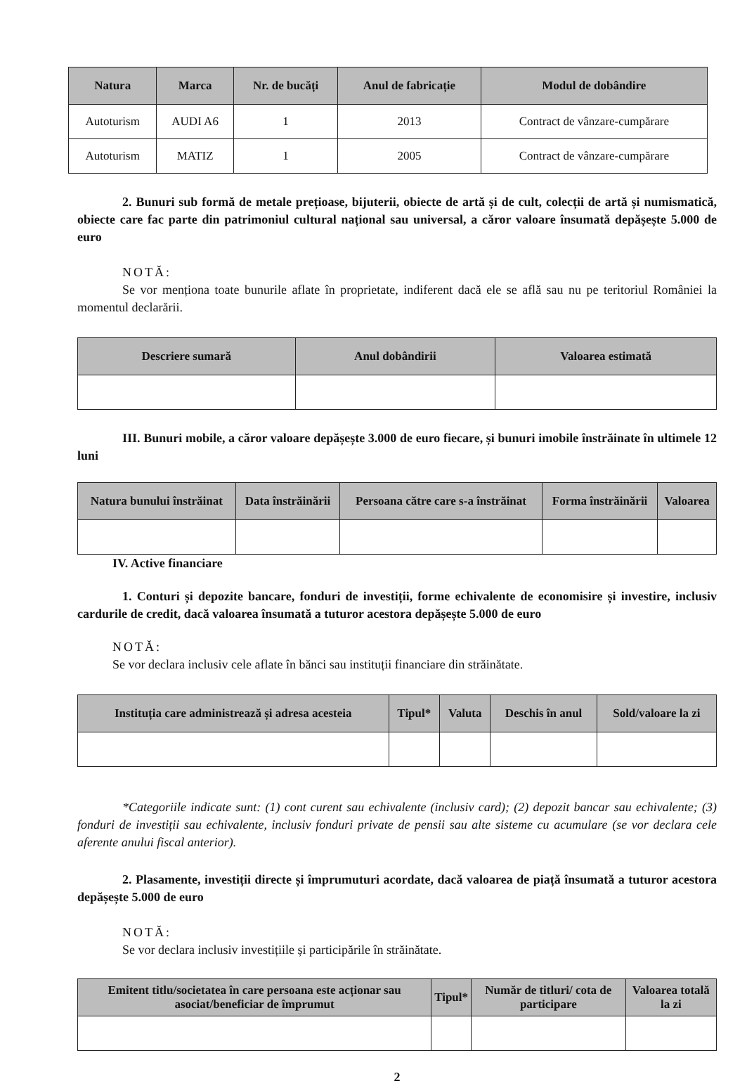| Natura | Marca | Nr. de bucăți | Anul de fabricație | Modul de dobândire |
| --- | --- | --- | --- | --- |
| Autoturism | AUDI A6 | 1 | 2013 | Contract de vânzare-cumpărare |
| Autoturism | MATIZ | 1 | 2005 | Contract de vânzare-cumpărare |
2. Bunuri sub formă de metale prețioase, bijuterii, obiecte de artă și de cult, colecții de artă și numismatică, obiecte care fac parte din patrimoniul cultural național sau universal, a căror valoare însumată depășește 5.000 de euro
NOTĂ:
Se vor menționa toate bunurile aflate în proprietate, indiferent dacă ele se află sau nu pe teritoriul României la momentul declarării.
| Descriere sumară | Anul dobândirii | Valoarea estimată |
| --- | --- | --- |
III. Bunuri mobile, a căror valoare depășește 3.000 de euro fiecare, și bunuri imobile înstrăinate în ultimele 12 luni
| Natura bunului înstrăinat | Data înstrăinării | Persoana către care s-a înstrăinat | Forma înstrăinării | Valoarea |
| --- | --- | --- | --- | --- |
IV. Active financiare
1. Conturi și depozite bancare, fonduri de investiții, forme echivalente de economisire și investire, inclusiv cardurile de credit, dacă valoarea însumată a tuturor acestora depășește 5.000 de euro
NOTĂ:
Se vor declara inclusiv cele aflate în bănci sau instituții financiare din străinătate.
| Instituția care administrează și adresa acesteia | Tipul* | Valuta | Deschis în anul | Sold/valoare la zi |
| --- | --- | --- | --- | --- |
*Categoriile indicate sunt: (1) cont curent sau echivalente (inclusiv card); (2) depozit bancar sau echivalente; (3) fonduri de investiții sau echivalente, inclusiv fonduri private de pensii sau alte sisteme cu acumulare (se vor declara cele aferente anului fiscal anterior).
2. Plasamente, investiții directe și împrumuturi acordate, dacă valoarea de piață însumată a tuturor acestora depășește 5.000 de euro
NOTĂ:
Se vor declara inclusiv investițiile și participările în străinătate.
| Emitent titlu/societatea în care persoana este acționar sau asociat/beneficiar de împrumut | Tipul* | Număr de titluri/ cota de participare | Valoarea totală la zi |
| --- | --- | --- | --- |
2